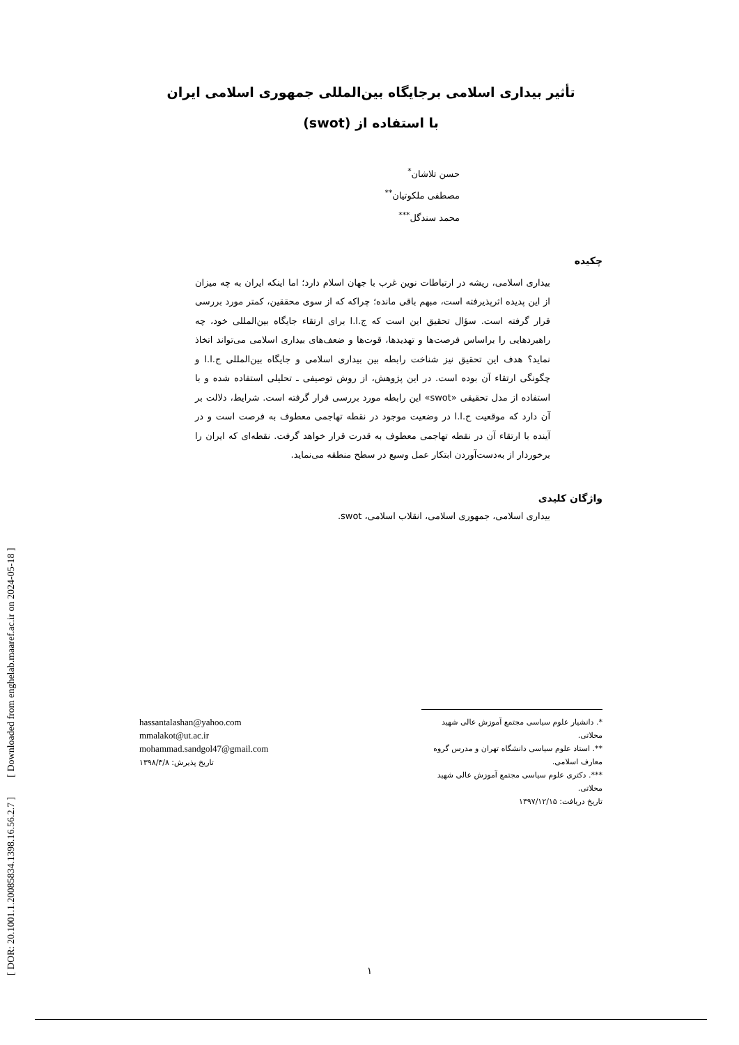[ DOR: 20.1001.1.20085834.1398.16.56.2.7 ] [ Downloaded from enghelab.maaref.ac.ir on 2024-05-18 ]
تأثیر بیداری اسلامی برجایگاه بین‌المللی جمهوری اسلامی ایران
با استفاده از (swot)
حسن تلاشان<sup>*</sup>
مصطفی ملکوتیان<sup>**</sup>
محمد سندگل<sup>***</sup>
چکیده
بیداری اسلامی، ریشه در ارتباطات نوین غرب با جهان اسلام دارد؛ اما اینکه ایران به چه میزان از این پدیده اثرپذیرفته است، مبهم باقی مانده؛ چراکه که از سوی محققین، کمتر مورد بررسی قرار گرفته است. سؤال تحقیق این است که ج.ا.ا برای ارتقاء جایگاه بین‌المللی خود، چه راهبردهایی را براساس فرصت‌ها و تهدیدها، قوت‌ها و ضعف‌های بیداری اسلامی می‌تواند اتخاذ نماید؟ هدف این تحقیق نیز شناخت رابطه بین بیداری اسلامی و جایگاه بین‌المللی ج.ا.ا و چگونگی ارتقاء آن بوده است. در این پژوهش، از روش توصیفی ـ تحلیلی استفاده شده و با استفاده از مدل تحقیقی «swot» این رابطه مورد بررسی قرار گرفته است. شرایط، دلالت بر آن دارد که موقعیت ج.ا.ا در وضعیت موجود در نقطه تهاجمی معطوف به فرصت است و در آینده با ارتقاء آن در نقطه تهاجمی معطوف به قدرت قرار خواهد گرفت. نقطه‌ای که ایران را برخوردار از به‌دست‌آوردن ابتکار عمل وسیع در سطح منطقه می‌نماید.
واژگان کلیدی
بیداری اسلامی، جمهوری اسلامی، انقلاب اسلامی، swot.
*. دانشیار علوم سیاسی مجتمع آموزش عالی شهید محلاتی.
**. استاد علوم سیاسی دانشگاه تهران و مدرس گروه معارف اسلامی.
***. دکتری علوم سیاسی مجتمع آموزش عالی شهید محلاتی.
تاریخ دریافت: ۱۳۹۷/۱۲/۱۵
hassantalashan@yahoo.com
mmalakot@ut.ac.ir
mohammad.sandgol47@gmail.com
تاریخ پذیرش: ۱۳۹۸/۳/۸
۱